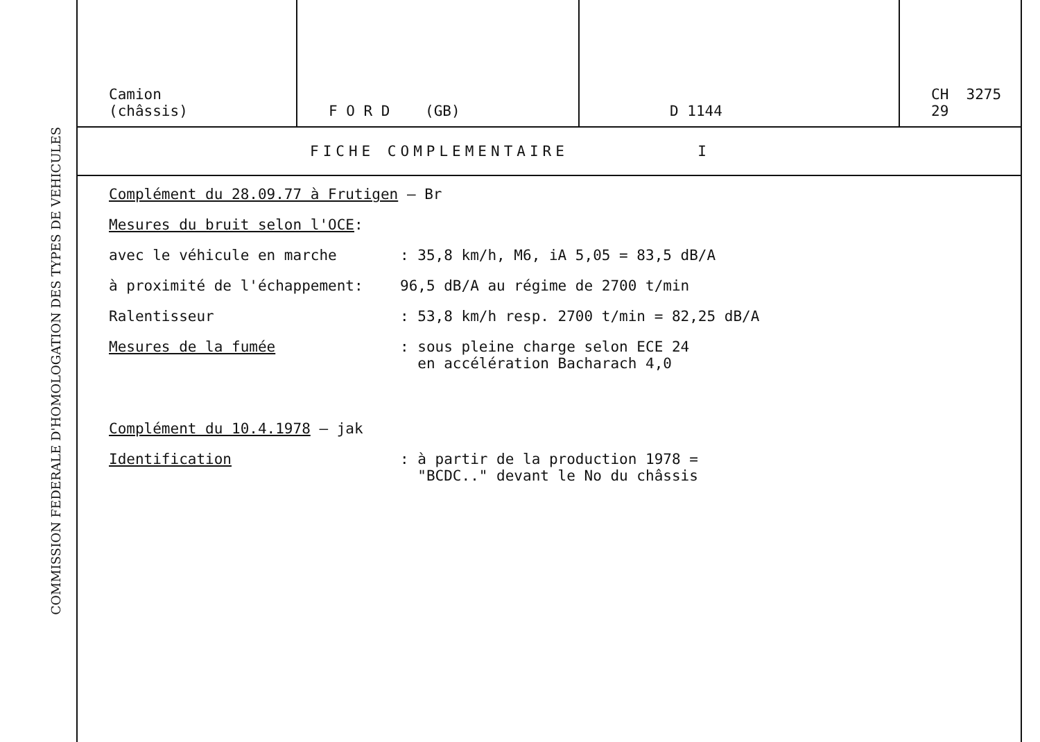COMMISSION FEDERALE D'HOMOLOGATION DES TYPES DE VEHICULES
| Camion (châssis) | F O R D (GB) | D 1144 | CH 3275 29 |
FICHE COMPLEMENTAIRE I
Complément du 28.09.77 à Frutigen – Br
Mesures du bruit selon l'OCE:
avec le véhicule en marche: 35,8 km/h, M6, iA 5,05 = 83,5 dB/A
à proximité de l'échappement: 96,5 dB/A au régime de 2700 t/min
Ralentisseur: 53,8 km/h resp. 2700 t/min = 82,25 dB/A
Mesures de la fumée: sous pleine charge selon ECE 24
en accélération Bacharach 4,0
Complément du 10.4.1978 – jak
Identification: à partir de la production 1978 =
"BCDC.." devant le No du châssis